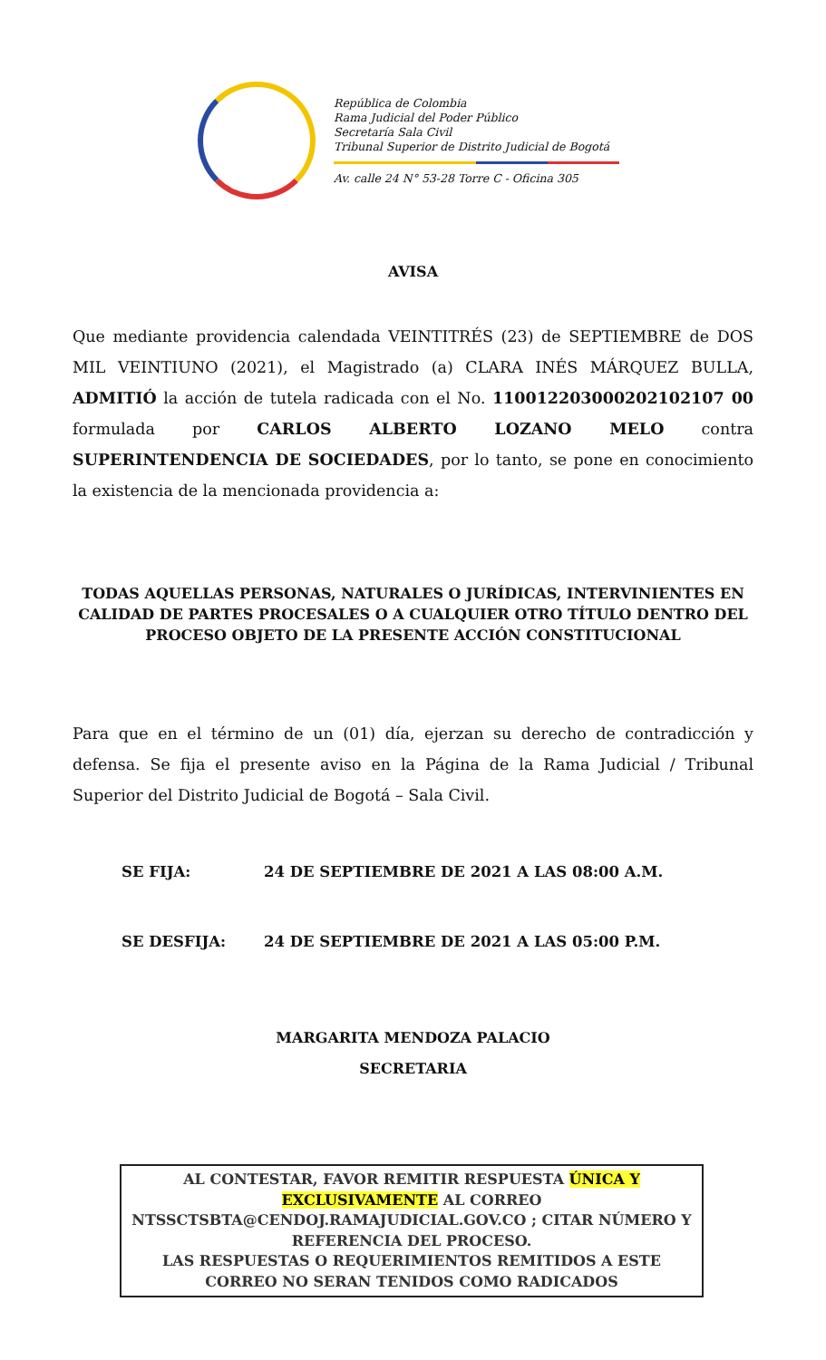República de Colombia
Rama Judicial del Poder Público
Secretaría Sala Civil
Tribunal Superior de Distrito Judicial de Bogotá
Av. calle 24 N° 53-28 Torre C - Oficina 305
AVISA
Que mediante providencia calendada VEINTITRÉS (23) de SEPTIEMBRE de DOS MIL VEINTIUNO (2021), el Magistrado (a) CLARA INÉS MÁRQUEZ BULLA, ADMITIÓ la acción de tutela radicada con el No. 110012203000202102107 00 formulada por CARLOS ALBERTO LOZANO MELO contra SUPERINTENDENCIA DE SOCIEDADES, por lo tanto, se pone en conocimiento la existencia de la mencionada providencia a:
TODAS AQUELLAS PERSONAS, NATURALES O JURÍDICAS, INTERVINIENTES EN CALIDAD DE PARTES PROCESALES O A CUALQUIER OTRO TÍTULO DENTRO DEL PROCESO OBJETO DE LA PRESENTE ACCIÓN CONSTITUCIONAL
Para que en el término de un (01) día, ejerzan su derecho de contradicción y defensa. Se fija el presente aviso en la Página de la Rama Judicial / Tribunal Superior del Distrito Judicial de Bogotá – Sala Civil.
SE FIJA: 24 DE SEPTIEMBRE DE 2021 A LAS 08:00 A.M.
SE DESFIJA: 24 DE SEPTIEMBRE DE 2021 A LAS 05:00 P.M.
MARGARITA MENDOZA PALACIO
SECRETARIA
AL CONTESTAR, FAVOR REMITIR RESPUESTA ÚNICA Y EXCLUSIVAMENTE AL CORREO NTSSCTSBTA@CENDOJ.RAMAJUDICIAL.GOV.CO ; CITAR NÚMERO Y REFERENCIA DEL PROCESO.
LAS RESPUESTAS O REQUERIMIENTOS REMITIDOS A ESTE CORREO NO SERAN TENIDOS COMO RADICADOS